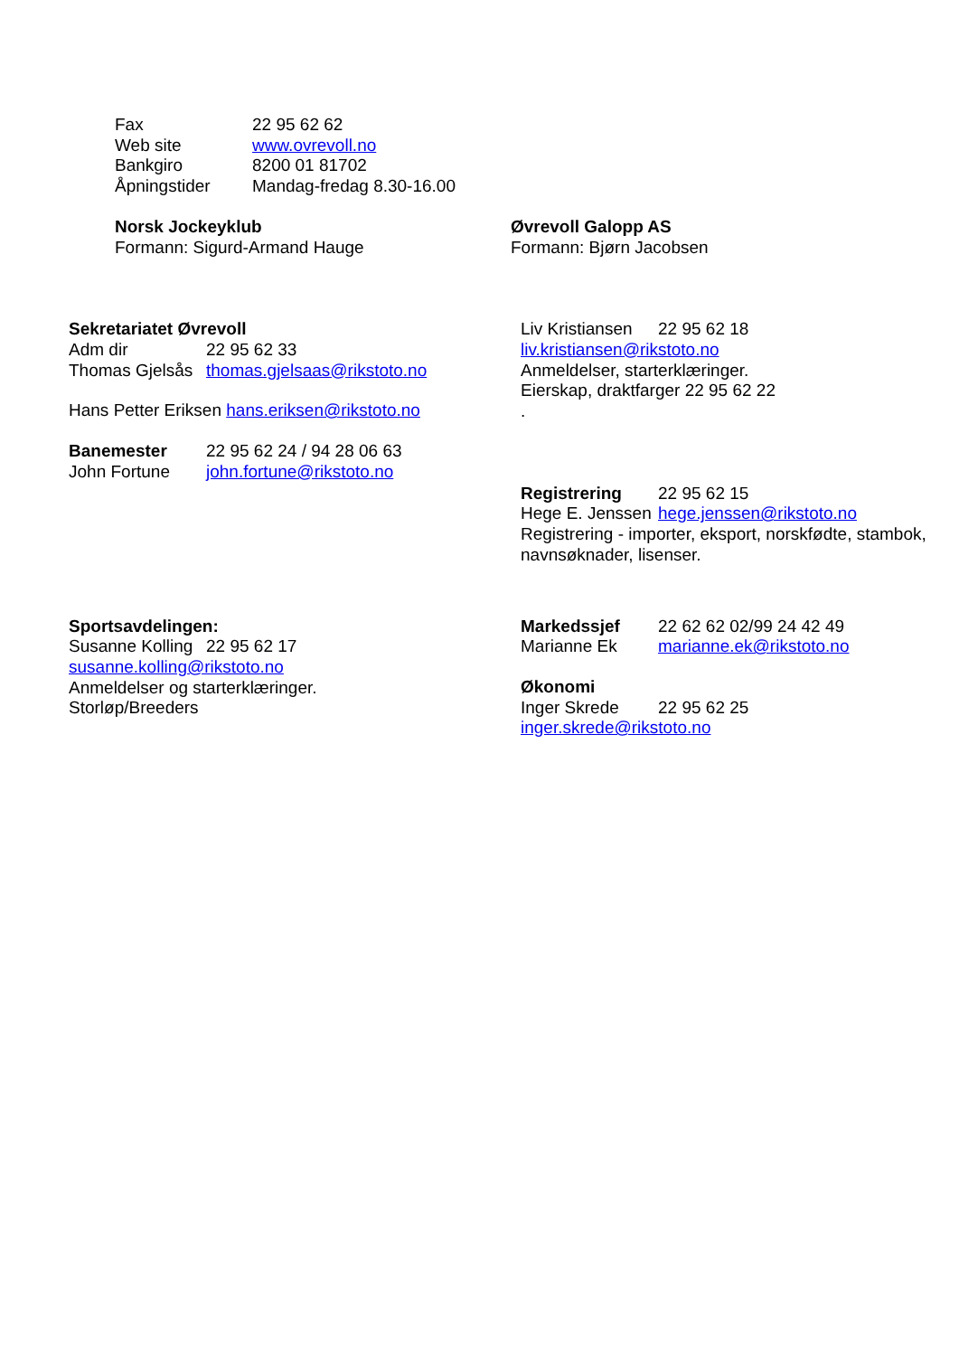Fax 22 95 62 62
Web site www.ovrevoll.no
Bankgiro 8200 01 81702
Åpningstider Mandag-fredag 8.30-16.00
Norsk Jockeyklub
Formann: Sigurd-Armand Hauge
Øvrevoll Galopp AS
Formann: Bjørn Jacobsen
Sekretariatet Øvrevoll
Adm dir 22 95 62 33
Thomas Gjelsås thomas.gjelsaas@rikstoto.no
Hans Petter Eriksen hans.eriksen@rikstoto.no
Banemester 22 95 62 24 / 94 28 06 63
John Fortune john.fortune@rikstoto.no
Liv Kristiansen 22 95 62 18
liv.kristiansen@rikstoto.no
Anmeldelser, starterklæringer.
Eierskap, draktfarger 22 95 62 22
.
Registrering 22 95 62 15
Hege E. Jenssen hege.jenssen@rikstoto.no
Registrering - importer, eksport, norskfødte, stambok, navnsøknader, lisenser.
Sportsavdelingen:
Susanne Kolling 22 95 62 17
susanne.kolling@rikstoto.no
Anmeldelser og starterklæringer.
Storløp/Breeders
Markedssjef 22 62 62 02/99 24 42 49
Marianne Ek marianne.ek@rikstoto.no
Økonomi
Inger Skrede 22 95 62 25
inger.skrede@rikstoto.no